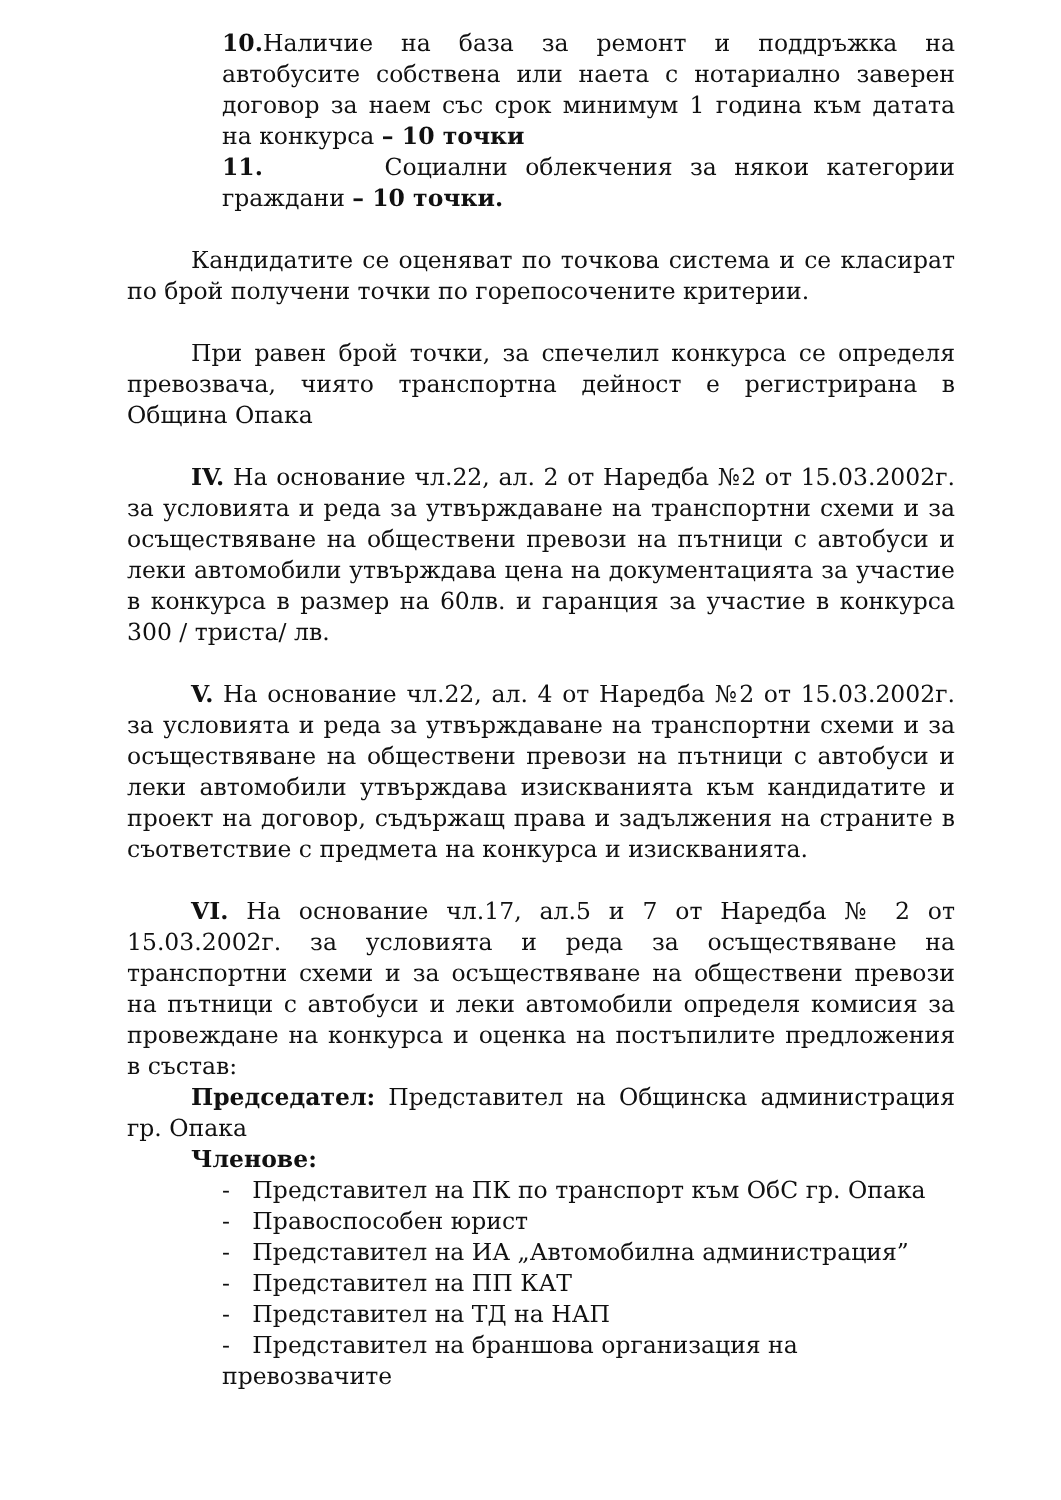10. Наличие на база за ремонт и поддръжка на автобусите собствена или наета с нотариално заверен договор за наем със срок минимум 1 година към датата на конкурса – 10 точки
11. Социални облекчения за някои категории граждани – 10 точки.
Кандидатите се оценяват по точкова система и се класират по брой получени точки по горепосочените критерии.
При равен брой точки, за спечелил конкурса се определя превозвача, чиято транспортна дейност е регистрирана в Община Опака
IV. На основание чл.22, ал. 2 от Наредба №2 от 15.03.2002г. за условията и реда за утвърждаване на транспортни схеми и за осъществяване на обществени превози на пътници с автобуси и леки автомобили утвърждава цена на документацията за участие в конкурса в размер на 60лв. и гаранция за участие в конкурса 300 / триста/ лв.
V. На основание чл.22, ал. 4 от Наредба №2 от 15.03.2002г. за условията и реда за утвърждаване на транспортни схеми и за осъществяване на обществени превози на пътници с автобуси и леки автомобили утвърждава изискванията към кандидатите и проект на договор, съдържащ права и задължения на страните в съответствие с предмета на конкурса и изискванията.
VI. На основание чл.17, ал.5 и 7 от Наредба № 2 от 15.03.2002г. за условията и реда за осъществяване на транспортни схеми и за осъществяване на обществени превози на пътници с автобуси и леки автомобили определя комисия за провеждане на конкурса и оценка на постъпилите предложения в състав:
Председател: Представител на Общинска администрация гр. Опака
Членове:
- Представител на ПК по транспорт към ОбС гр. Опака
- Правоспособен юрист
- Представител на ИА „Автомобилна администрация”
- Представител на ПП КАТ
- Представител на ТД на НАП
- Представител на браншова организация на превозвачите